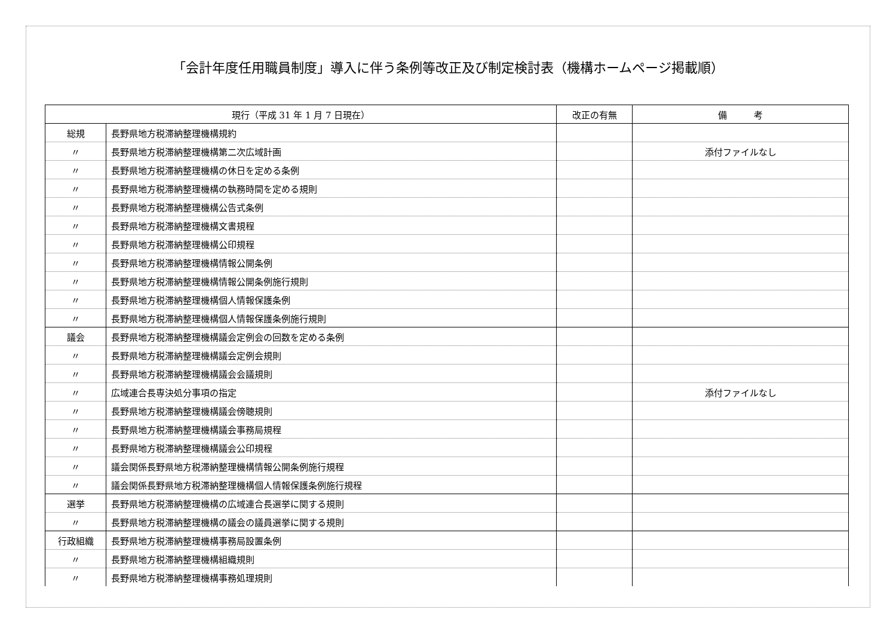「会計年度任用職員制度」導入に伴う条例等改正及び制定検討表（機構ホームページ掲載順）
| 現行（平成 31 年 1 月 7 日現在） | | 改正の有無 | 備 考 |
| --- | --- | --- | --- |
| 総規 | 長野県地方税滞納整理機構規約 | | |
| 〃 | 長野県地方税滞納整理機構第二次広域計画 | | 添付ファイルなし |
| 〃 | 長野県地方税滞納整理機構の休日を定める条例 | | |
| 〃 | 長野県地方税滞納整理機構の執務時間を定める規則 | | |
| 〃 | 長野県地方税滞納整理機構公告式条例 | | |
| 〃 | 長野県地方税滞納整理機構文書規程 | | |
| 〃 | 長野県地方税滞納整理機構公印規程 | | |
| 〃 | 長野県地方税滞納整理機構情報公開条例 | | |
| 〃 | 長野県地方税滞納整理機構情報公開条例施行規則 | | |
| 〃 | 長野県地方税滞納整理機構個人情報保護条例 | | |
| 〃 | 長野県地方税滞納整理機構個人情報保護条例施行規則 | | |
| 議会 | 長野県地方税滞納整理機構議会定例会の回数を定める条例 | | |
| 〃 | 長野県地方税滞納整理機構議会定例会規則 | | |
| 〃 | 長野県地方税滞納整理機構議会会議規則 | | |
| 〃 | 広域連合長専決処分事項の指定 | | 添付ファイルなし |
| 〃 | 長野県地方税滞納整理機構議会傍聴規則 | | |
| 〃 | 長野県地方税滞納整理機構議会事務局規程 | | |
| 〃 | 長野県地方税滞納整理機構議会公印規程 | | |
| 〃 | 議会関係長野県地方税滞納整理機構情報公開条例施行規程 | | |
| 〃 | 議会関係長野県地方税滞納整理機構個人情報保護条例施行規程 | | |
| 選挙 | 長野県地方税滞納整理機構の広域連合長選挙に関する規則 | | |
| 〃 | 長野県地方税滞納整理機構の議会の議員選挙に関する規則 | | |
| 行政組織 | 長野県地方税滞納整理機構事務局設置条例 | | |
| 〃 | 長野県地方税滞納整理機構組織規則 | | |
| 〃 | 長野県地方税滞納整理機構事務処理規則 | | |